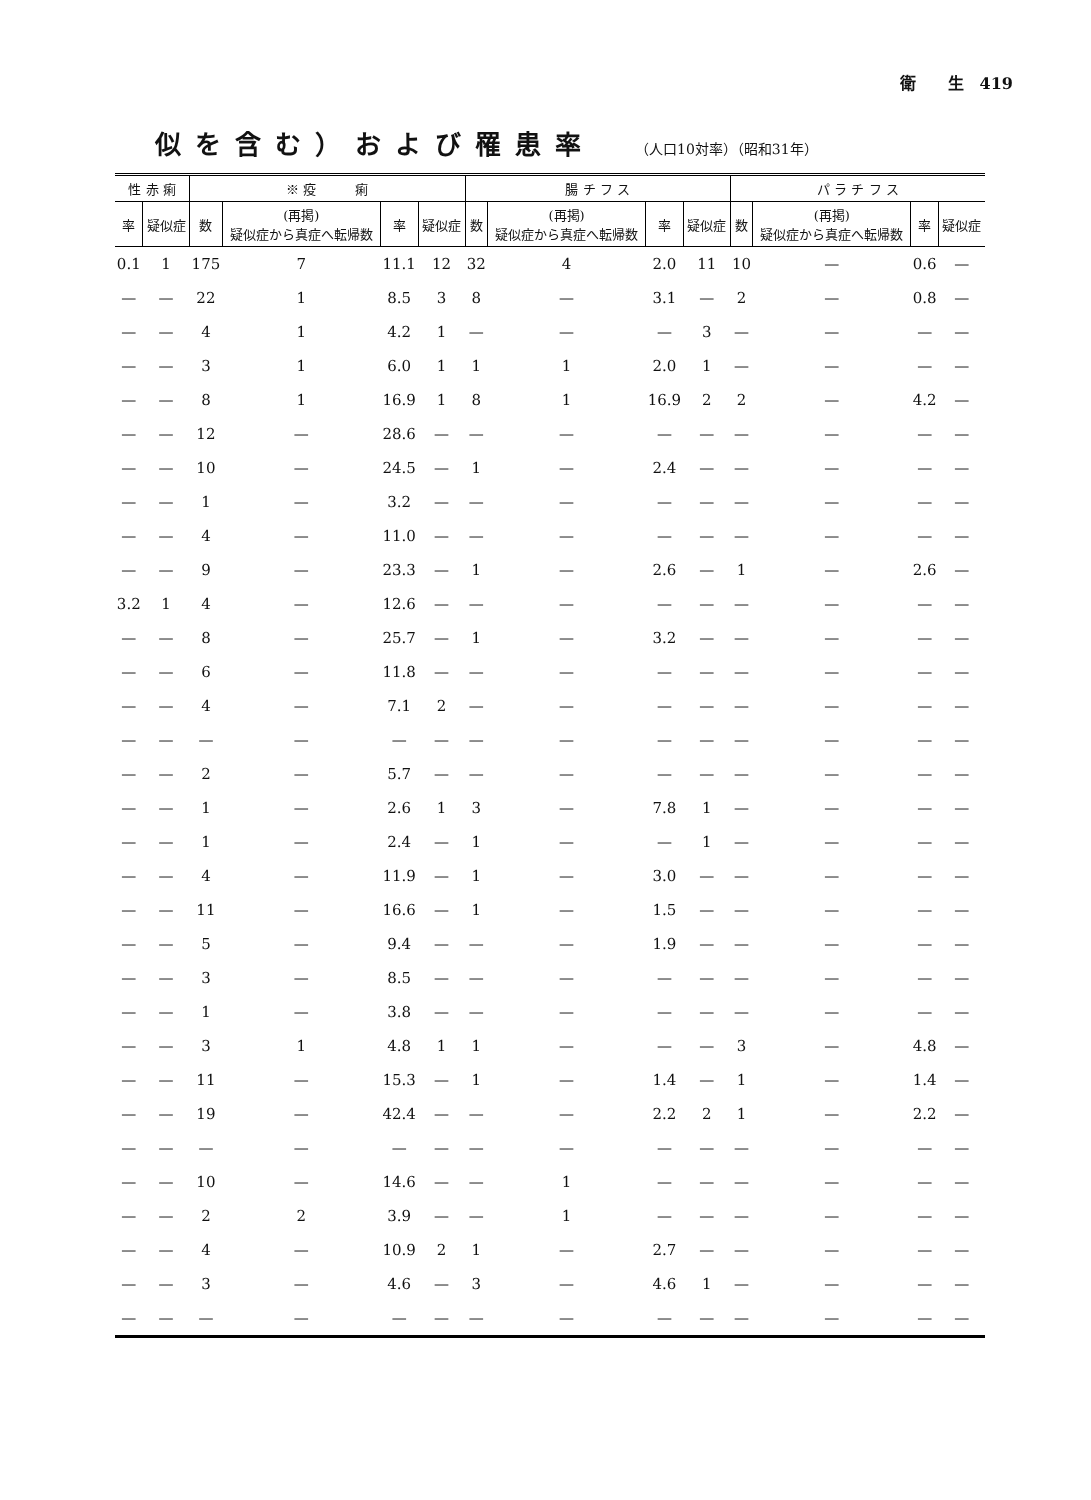衛　　生　419
似を含む）および罹患率 （人口10対率）（昭和31年）
| 性 赤 痢 | | ※ 疫 痢 | | | | 腸 チ フ ス | | | | パ ラ チ フ ス | | | |
| --- | --- | --- | --- | --- | --- | --- | --- | --- | --- | --- | --- | --- | --- |
| 率 | 疑似症 | 数 | (再掲) 疑似症から真症へ転帰数 | 率 | 疑似症 | 数 | (再掲) 疑似症から真症へ転帰数 | 率 | 疑似症 | 数 | (再掲) 疑似症から真症へ転帰数 | 率 | 疑似症 |
| 0.1 | 1 | 175 | 7 | 11.1 | 12 | 32 | 4 | 2.0 | 11 | 10 | — | 0.6 | — |
| — | — | 22 | 1 | 8.5 | 3 | 8 | — | 3.1 | — | 2 | — | 0.8 | — |
| — | — | 4 | 1 | 4.2 | 1 | — | — | — | 3 | — | — | — | — |
| — | — | 3 | 1 | 6.0 | 1 | 1 | 1 | 2.0 | 1 | — | — | — | — |
| — | — | 8 | 1 | 16.9 | 1 | 8 | 1 | 16.9 | 2 | 2 | — | 4.2 | — |
| — | — | 12 | — | 28.6 | — | — | — | — | — | — | — | — | — |
| — | — | 10 | — | 24.5 | — | 1 | — | 2.4 | — | — | — | — | — |
| — | — | 1 | — | 3.2 | — | — | — | — | — | — | — | — | — |
| — | — | 4 | — | 11.0 | — | — | — | — | — | — | — | — | — |
| — | — | 9 | — | 23.3 | — | 1 | — | 2.6 | — | 1 | — | 2.6 | — |
| 3.2 | 1 | 4 | — | 12.6 | — | — | — | — | — | — | — | — | — |
| — | — | 8 | — | 25.7 | — | 1 | — | 3.2 | — | — | — | — | — |
| — | — | 6 | — | 11.8 | — | — | — | — | — | — | — | — | — |
| — | — | 4 | — | 7.1 | 2 | — | — | — | — | — | — | — | — |
| — | — | — | — | — | — | — | — | — | — | — | — | — | — |
| — | — | 2 | — | 5.7 | — | — | — | — | — | — | — | — | — |
| — | — | 1 | — | 2.6 | 1 | 3 | — | 7.8 | 1 | — | — | — | — |
| — | — | 1 | — | 2.4 | — | 1 | — | — | 1 | — | — | — | — |
| — | — | 4 | — | 11.9 | — | 1 | — | 3.0 | — | — | — | — | — |
| — | — | 11 | — | 16.6 | — | 1 | — | 1.5 | — | — | — | — | — |
| — | — | 5 | — | 9.4 | — | — | — | 1.9 | — | — | — | — | — |
| — | — | 3 | — | 8.5 | — | — | — | — | — | — | — | — | — |
| — | — | 1 | — | 3.8 | — | — | — | — | — | — | — | — | — |
| — | — | 3 | 1 | 4.8 | 1 | 1 | — | — | — | 3 | — | 4.8 | — |
| — | — | 11 | — | 15.3 | — | 1 | — | 1.4 | — | 1 | — | 1.4 | — |
| — | — | 19 | — | 42.4 | — | — | — | 2.2 | 2 | 1 | — | 2.2 | — |
| — | — | — | — | — | — | — | — | — | — | — | — | — | — |
| — | — | 10 | — | 14.6 | — | — | 1 | — | — | — | — | — | — |
| — | — | 2 | 2 | 3.9 | — | — | 1 | — | — | — | — | — | — |
| — | — | 4 | — | 10.9 | 2 | 1 | — | 2.7 | — | — | — | — | — |
| — | — | 3 | — | 4.6 | — | 3 | — | 4.6 | 1 | — | — | — | — |
| — | — | — | — | — | — | — | — | — | — | — | — | — | — |